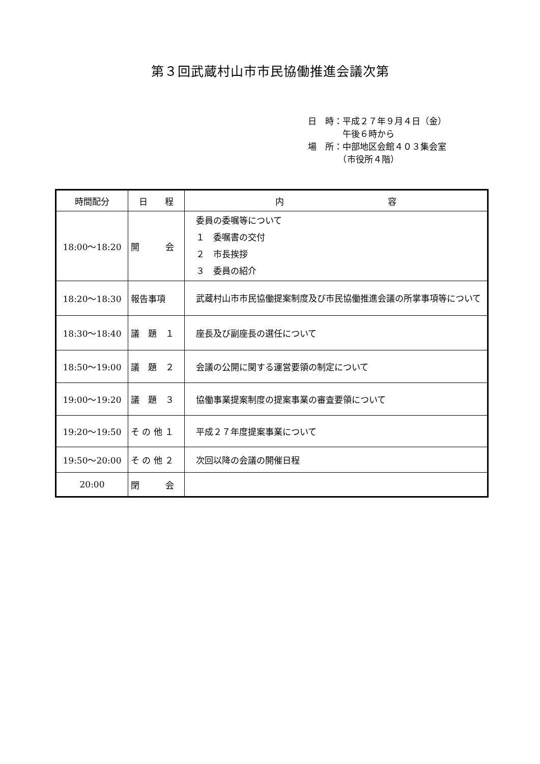第３回武蔵村山市市民協働推進会議次第
日　時：平成２７年９月４日（金）
　　　　午後６時から
場　所：中部地区会館４０３集会室
　　　　（市役所４階）
| 時間配分 | 日 程 | 内 容 |
| --- | --- | --- |
| 18:00～18:20 | 開 会 | 委員の委嘱等について １ 委嘱書の交付 ２ 市長挨拶 ３ 委員の紹介 |
| 18:20～18:30 | 報告事項 | 武蔵村山市市民協働提案制度及び市民協働推進会議の所掌事項等について |
| 18:30～18:40 | 議 題 １ | 座長及び副座長の選任について |
| 18:50～19:00 | 議 題 ２ | 会議の公開に関する運営要領の制定について |
| 19:00～19:20 | 議 題 ３ | 協働事業提案制度の提案事業の審査要領について |
| 19:20～19:50 | そ の 他 １ | 平成２７年度提案事業について |
| 19:50～20:00 | そ の 他 ２ | 次回以降の会議の開催日程 |
| 20:00 | 閉 会 | |